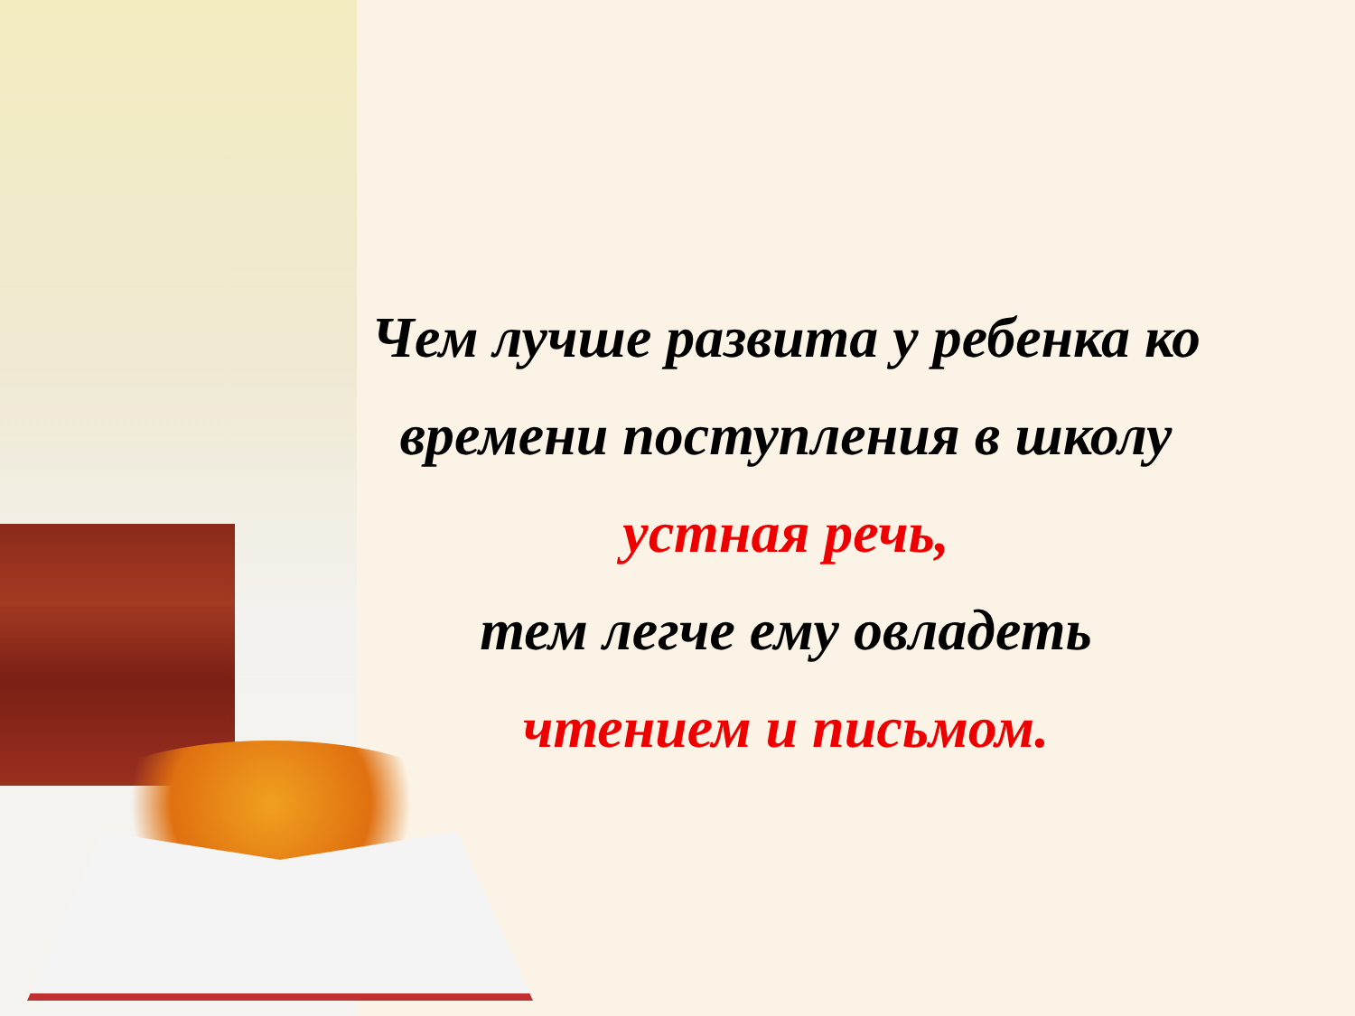Чем лучше развита у ребенка ко времени поступления в школу
устная речь,
тем легче ему овладеть
чтением и письмом.